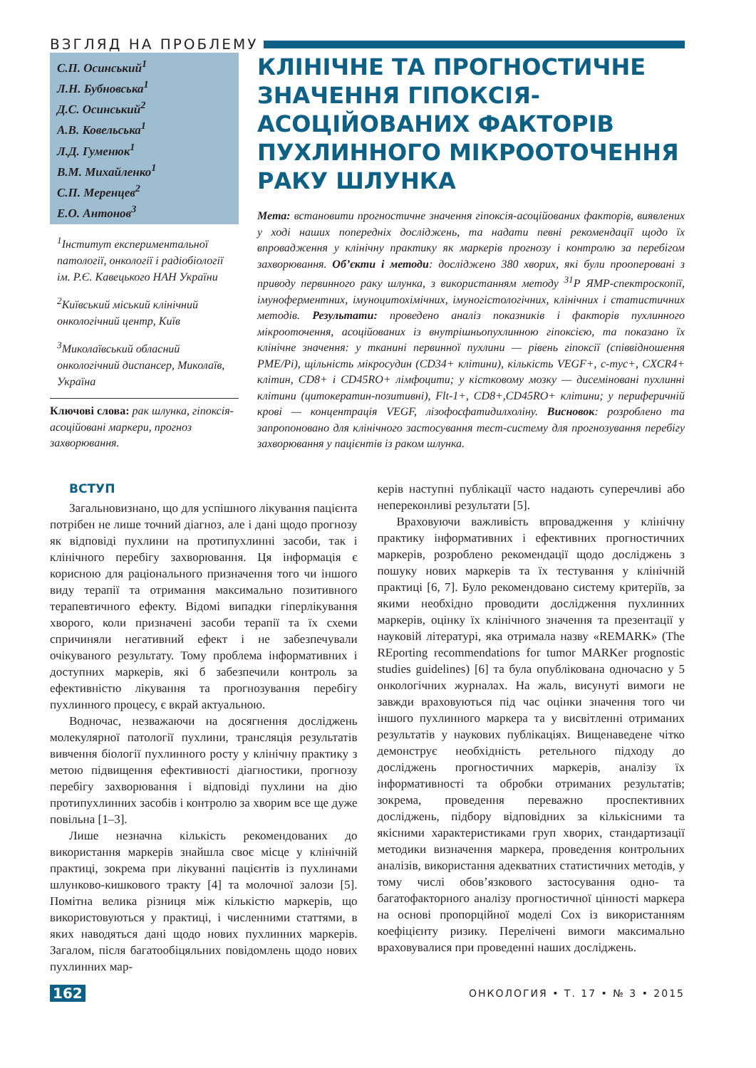ВЗГЛЯД НА ПРОБЛЕМУ
С.П. Осинський<sup>1</sup>
Л.Н. Бубновська<sup>1</sup>
Д.С. Осинський<sup>2</sup>
А.В. Ковельська<sup>1</sup>
Л.Д. Гуменюк<sup>1</sup>
В.М. Михайленко<sup>1</sup>
С.П. Меренцев<sup>2</sup>
Е.О. Антонов<sup>3</sup>
<sup>1</sup> Інститут експериментальної патології, онкології і радіобіології ім. Р.Є. Кавецького НАН України
<sup>2</sup> Київський міський клінічний онкологічний центр, Київ
<sup>3</sup> Миколаївський обласний онкологічний диспансер, Миколаїв, Україна
Ключові слова: рак шлунка, гіпоксія-асоційовані маркери, прогноз захворювання.
КЛІНІЧНЕ ТА ПРОГНОСТИЧНЕ ЗНАЧЕННЯ ГІПОКСІЯ-АСОЦІЙОВАНИХ ФАКТОРІВ ПУХЛИННОГО МІКРООТОЧЕННЯ РАКУ ШЛУНКА
Мета: встановити прогностичне значення гіпоксія-асоційованих факторів, виявлених у ході наших попередніх досліджень, та надати певні рекомендації щодо їх впровадження у клінічну практику як маркерів прогнозу і контролю за перебігом захворювання. Об’єкти і методи: досліджено 380 хворих, які були прооперовані з приводу первинного раку шлунка, з використанням методу <sup>31</sup>Р ЯМР-спектроскопії, імуноферментних, імуноцитохімічних, імуногістологічних, клінічних і статистичних методів. Результати: проведено аналіз показників і факторів пухлинного мікрооточення, асоційованих із внутрішньопухлинною гіпоксією, та показано їх клінічне значення: у тканині первинної пухлини — рівень гіпоксії (співвідношення PME/Pi), щільність мікросудин (CD34+ клітини), кількість VEGF+, c-myc+, CXCR4+ клітин, CD8+ і CD45RO+ лімфоцити; у кістковому мозку — дисеміновані пухлинні клітини (цитокератин-позитивні), Flt-1+, CD8+,CD45RO+ клітини; у периферичній крові — концентрація VEGF, лізофосфатидилхоліну. Висновок: розроблено та запропоновано для клінічного застосування тест-систему для прогнозування перебігу захворювання у пацієнтів із раком шлунка.
ВСТУП
Загальновизнано, що для успішного лікування пацієнта потрібен не лише точний діагноз, але і дані щодо прогнозу як відповіді пухлини на протипухлинні засоби, так і клінічного перебігу захворювання. Ця інформація є корисною для раціонального призначення того чи іншого виду терапії та отримання максимально позитивного терапевтичного ефекту. Відомі випадки гіперлікування хворого, коли призначені засоби терапії та їх схеми спричиняли негативний ефект і не забезпечували очікуваного результату. Тому проблема інформативних і доступних маркерів, які б забезпечили контроль за ефективністю лікування та прогнозування перебігу пухлинного процесу, є вкрай актуальною.
Водночас, незважаючи на досягнення досліджень молекулярної патології пухлини, трансляція результатів вивчення біології пухлинного росту у клінічну практику з метою підвищення ефективності діагностики, прогнозу перебігу захворювання і відповіді пухлини на дію протипухлинних засобів і контролю за хворим все ще дуже повільна [1–3].
Лише незначна кількість рекомендованих до використання маркерів знайшла своє місце у клінічній практиці, зокрема при лікуванні пацієнтів із пухлинами шлунково-кишкового тракту [4] та молочної залози [5]. Помітна велика різниця між кількістю маркерів, що використовуються у практиці, і численними статтями, в яких наводяться дані щодо нових пухлинних маркерів. Загалом, після багатообіцяльних повідомлень щодо нових пухлинних мар-
керів наступні публікації часто надають суперечливі або непереконливі результати [5].
Враховуючи важливість впровадження у клінічну практику інформативних і ефективних прогностичних маркерів, розроблено рекомендації щодо досліджень з пошуку нових маркерів та їх тестування у клінічній практиці [6, 7]. Було рекомендовано систему критеріїв, за якими необхідно проводити дослідження пухлинних маркерів, оцінку їх клінічного значення та презентації у науковій літературі, яка отримала назву «REMARK» (The REporting recommendations for tumor MARKer prognostic studies guidelines) [6] та була опублікована одночасно у 5 онкологічних журналах. На жаль, висунуті вимоги не завжди враховуються під час оцінки значення того чи іншого пухлинного маркера та у висвітленні отриманих результатів у наукових публікаціях. Вищенаведене чітко демонструє необхідність ретельного підходу до досліджень прогностичних маркерів, аналізу їх інформативності та обробки отриманих результатів; зокрема, проведення переважно проспективних досліджень, підбору відповідних за кількісними та якісними характеристиками груп хворих, стандартизації методики визначення маркера, проведення контрольних аналізів, використання адекватних статистичних методів, у тому числі обов’язкового застосування одно- та багатофакторного аналізу прогностичної цінності маркера на основі пропорційної моделі Cox із використанням коефіцієнту ризику. Перелічені вимоги максимально враховувалися при проведенні наших досліджень.
162 ОНКОЛОГИЯ • Т. 17 • № 3 • 2015